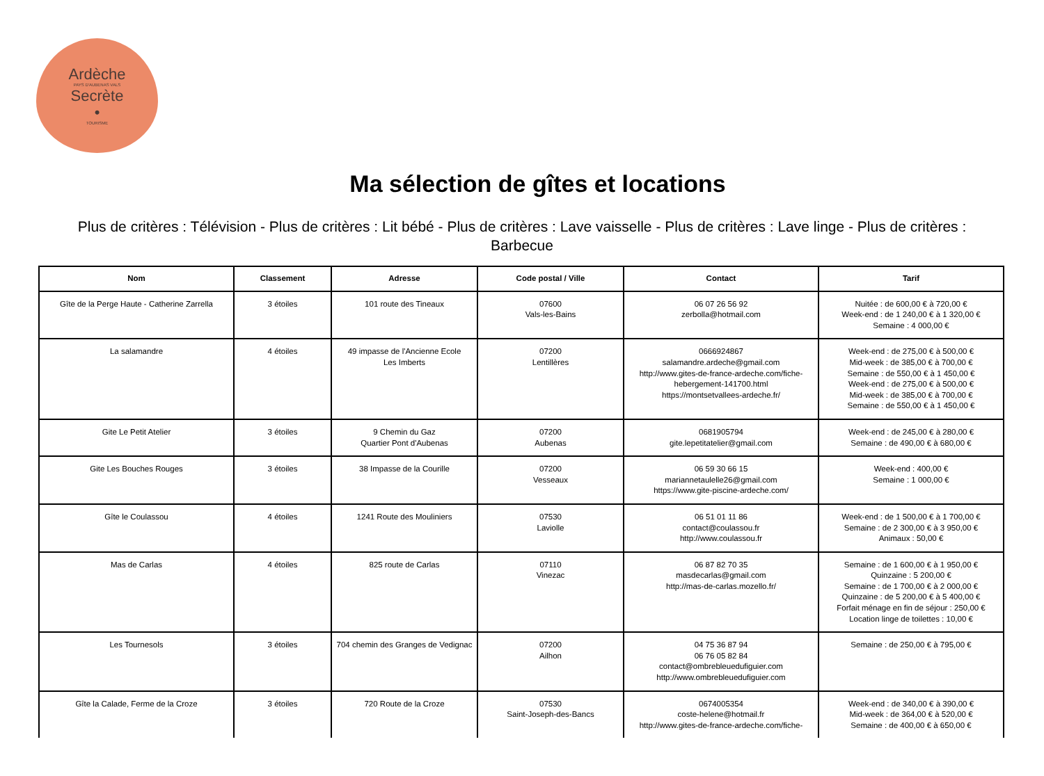Ardèche
PAYS D'AUBENAS VALS
Secrète
•
TOURISME
Ma sélection de gîtes et locations
Plus de critères : Télévision - Plus de critères : Lit bébé - Plus de critères : Lave vaisselle - Plus de critères : Lave linge - Plus de critères : Barbecue
| Nom | Classement | Adresse | Code postal / Ville | Contact | Tarif |
| --- | --- | --- | --- | --- | --- |
| Gîte de la Perge Haute - Catherine Zarrella | 3 étoiles | 101 route des Tineaux | 07600 Vals-les-Bains | 06 07 26 56 92 zerbolla@hotmail.com | Nuitée : de 600,00 € à 720,00 € Week-end : de 1 240,00 € à 1 320,00 € Semaine : 4 000,00 € |
| La salamandre | 4 étoiles | 49 impasse de l'Ancienne Ecole Les Imberts | 07200 Lentillères | 0666924867 salamandre.ardeche@gmail.com http://www.gites-de-france-ardeche.com/fiche-hebergement-141700.html https://montsetvallees-ardeche.fr/ | Week-end : de 275,00 € à 500,00 € Mid-week : de 385,00 € à 700,00 € Semaine : de 550,00 € à 1 450,00 € Week-end : de 275,00 € à 500,00 € Mid-week : de 385,00 € à 700,00 € Semaine : de 550,00 € à 1 450,00 € |
| Gite Le Petit Atelier | 3 étoiles | 9 Chemin du Gaz Quartier Pont d'Aubenas | 07200 Aubenas | 0681905794 gite.lepetitatelier@gmail.com | Week-end : de 245,00 € à 280,00 € Semaine : de 490,00 € à 680,00 € |
| Gite Les Bouches Rouges | 3 étoiles | 38 Impasse de la Courille | 07200 Vesseaux | 06 59 30 66 15 mariannetaulelle26@gmail.com https://www.gite-piscine-ardeche.com/ | Week-end : 400,00 € Semaine : 1 000,00 € |
| Gîte le Coulassou | 4 étoiles | 1241 Route des Mouliniers | 07530 Laviolle | 06 51 01 11 86 contact@coulassou.fr http://www.coulassou.fr | Week-end : de 1 500,00 € à 1 700,00 € Semaine : de 2 300,00 € à 3 950,00 € Animaux : 50,00 € |
| Mas de Carlas | 4 étoiles | 825 route de Carlas | 07110 Vinezac | 06 87 82 70 35 masdecarlas@gmail.com http://mas-de-carlas.mozello.fr/ | Semaine : de 1 600,00 € à 1 950,00 € Quinzaine : 5 200,00 € Semaine : de 1 700,00 € à 2 000,00 € Quinzaine : de 5 200,00 € à 5 400,00 € Forfait ménage en fin de séjour : 250,00 € Location linge de toilettes : 10,00 € |
| Les Tournesols | 3 étoiles | 704 chemin des Granges de Vedignac | 07200 Ailhon | 04 75 36 87 94 06 76 05 82 84 contact@ombrebleuedufiguier.com http://www.ombrebleuedufiguier.com | Semaine : de 250,00 € à 795,00 € |
| Gîte la Calade, Ferme de la Croze | 3 étoiles | 720 Route de la Croze | 07530 Saint-Joseph-des-Bancs | 0674005354 coste-helene@hotmail.fr http://www.gites-de-france-ardeche.com/fiche- | Week-end : de 340,00 € à 390,00 € Mid-week : de 364,00 € à 520,00 € Semaine : de 400,00 € à 650,00 € |